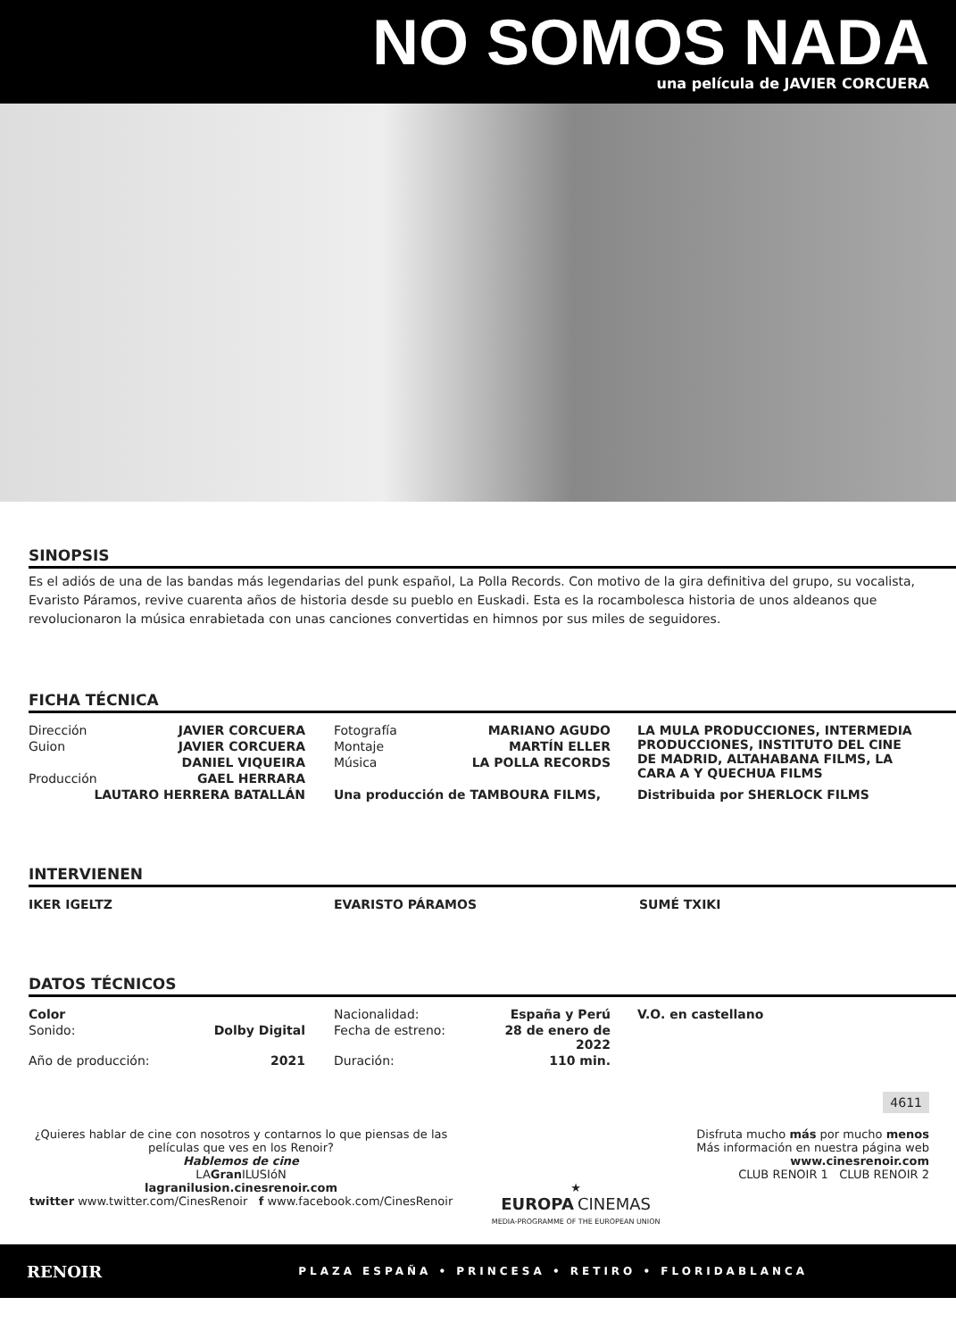NO SOMOS NADA
una película de JAVIER CORCUERA
SINOPSIS
Es el adiós de una de las bandas más legendarias del punk español, La Polla Records. Con motivo de la gira definitiva del grupo, su vocalista, Evaristo Páramos, revive cuarenta años de historia desde su pueblo en Euskadi. Esta es la rocambolesca historia de unos aldeanos que revolucionaron la música enrabietada con unas canciones convertidas en himnos por sus miles de seguidores.
FICHA TÉCNICA
| Dirección | JAVIER CORCUERA | | Fotografía | MARIANO AGUDO | | LA MULA PRODUCCIONES, INTERMEDIA PRODUCCIONES, INSTITUTO DEL CINE DE MADRID, ALTAHABANA FILMS, LA CARA A Y QUECHUA FILMS |
| Guion | JAVIER CORCUERA | | Montaje | MARTÍN ELLER | | |
| | DANIEL VIQUEIRA | | Música | LA POLLA RECORDS | | |
| Producción | GAEL HERRARA | | | | | |
| LAUTARO HERRERA BATALLÁN | | | Una producción de TAMBOURA FILMS, | | | Distribuida por SHERLOCK FILMS |
INTERVIENEN
| IKER IGELTZ | EVARISTO PÁRAMOS | SUMÉ TXIKI |
DATOS TÉCNICOS
| Color | | | Nacionalidad: | España y Perú | | V.O. en castellano |
| Sonido: | Dolby Digital | | Fecha de estreno: | 28 de enero de 2022 | | |
| Año de producción: | 2021 | | Duración: | 110 min. | | |
4611
¿Quieres hablar de cine con nosotros y contarnos lo que piensas de las películas que ves en los Renoir?
Hablemos de cine
LAGran ILUSIóN
lagranilusion.cinesrenoir.com
twitter www.twitter.com/CinesRenoir f www.facebook.com/CinesRenoir
★
EUROPA CINEMAS
MEDIA-PROGRAMME OF THE EUROPEAN UNION
Disfruta mucho más por mucho menos
Más información en nuestra página web
www.cinesrenoir.com
CLUB RENOIR 1 CLUB RENOIR 2
RENOIR PLAZA ESPAÑA • PRINCESA • RETIRO • FLORIDABLANCA